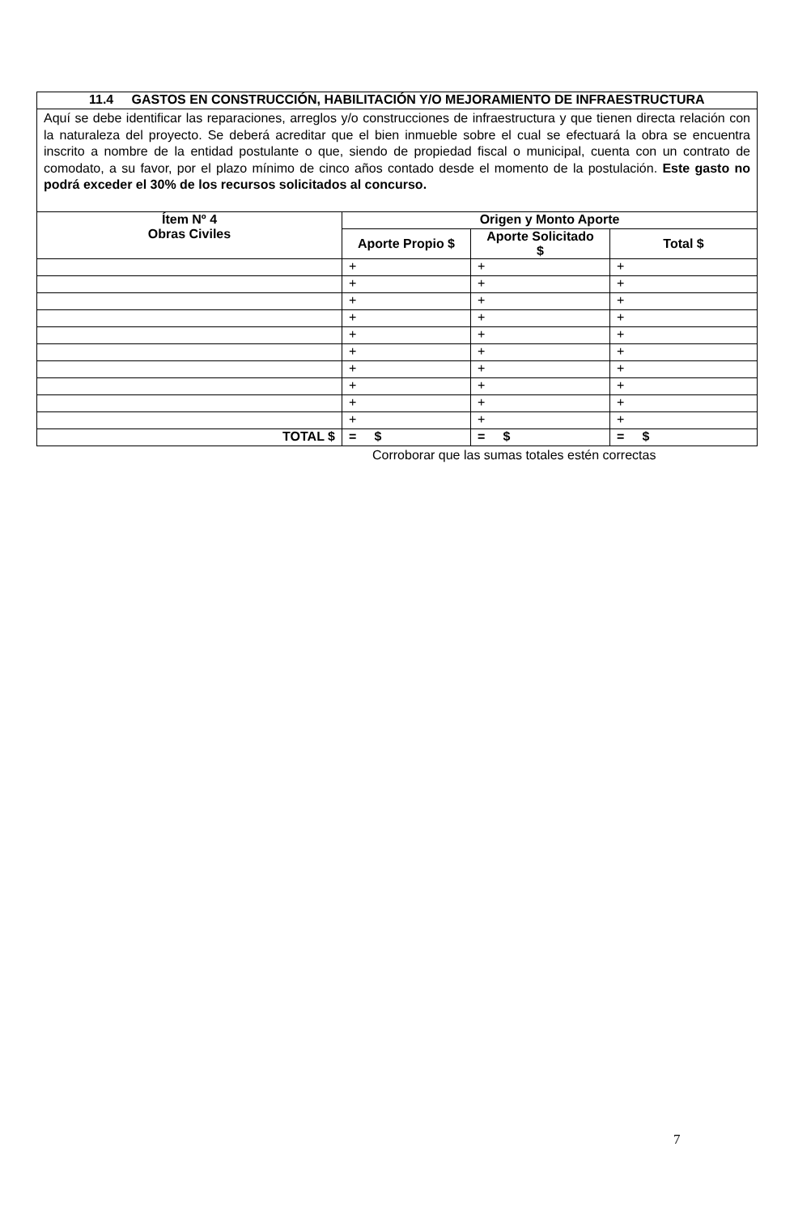| 11.4 GASTOS EN CONSTRUCCIÓN, HABILITACIÓN Y/O MEJORAMIENTO DE INFRAESTRUCTURA | | | |
| Aquí se debe identificar las reparaciones, arreglos y/o construcciones de infraestructura y que tienen directa relación con la naturaleza del proyecto. Se deberá acreditar que el bien inmueble sobre el cual se efectuará la obra se encuentra inscrito a nombre de la entidad postulante o que, siendo de propiedad fiscal o municipal, cuenta con un contrato de comodato, a su favor, por el plazo mínimo de cinco años contado desde el momento de la postulación. Este gasto no podrá exceder el 30% de los recursos solicitados al concurso. | | | |
| Ítem Nº 4 Obras Civiles | Origen y Monto Aporte | | |
| | Aporte Propio $ | Aporte Solicitado $ | Total $ |
| | + | + | + |
| | + | + | + |
| | + | + | + |
| | + | + | + |
| | + | + | + |
| | + | + | + |
| | + | + | + |
| | + | + | + |
| | + | + | + |
| | + | + | + |
| TOTAL $ | = $ | = $ | = $ |
Corroborar que las sumas totales estén correctas
7